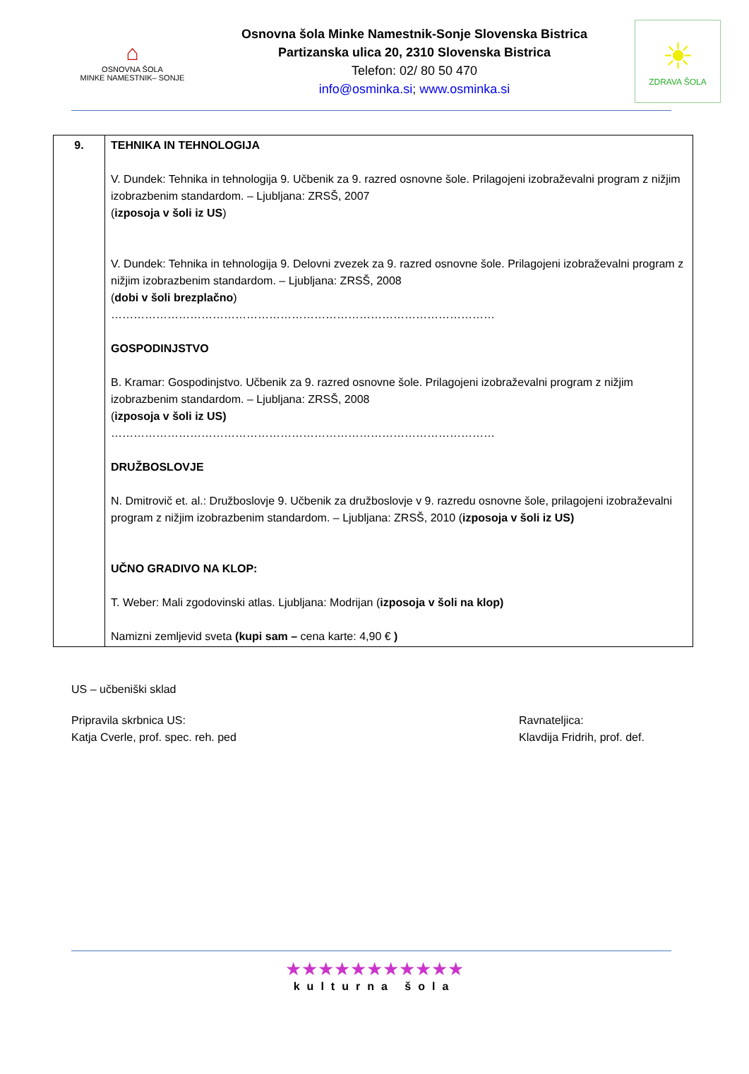⌂
OSNOVNA ŠOLA
MINKE NAMESTNIK– SONJE
Osnovna šola Minke Namestnik-Sonje Slovenska Bistrica
Partizanska ulica 20, 2310 Slovenska Bistrica
Telefon: 02/ 80 50 470
info@osminka.si; www.osminka.si
☀
ZDRAVA ŠOLA
| 9. | TEHNIKA IN TEHNOLOGIJA V. Dundek: Tehnika in tehnologija 9. Učbenik za 9. razred osnovne šole. Prilagojeni izobraževalni program z nižjim izobrazbenim standardom. – Ljubljana: ZRSŠ, 2007 ( izposoja v šoli iz US ) V. Dundek: Tehnika in tehnologija 9. Delovni zvezek za 9. razred osnovne šole. Prilagojeni izobraževalni program z nižjim izobrazbenim standardom. – Ljubljana: ZRSŠ, 2008 ( dobi v šoli brezplačno ) ………………………………………………………………………………………… GOSPODINJSTVO B. Kramar: Gospodinjstvo. Učbenik za 9. razred osnovne šole. Prilagojeni izobraževalni program z nižjim izobrazbenim standardom. – Ljubljana: ZRSŠ, 2008 ( izposoja v šoli iz US) ………………………………………………………………………………………… DRUŽBOSLOVJE N. Dmitrovič et. al.: Družboslovje 9. Učbenik za družboslovje v 9. razredu osnovne šole, prilagojeni izobraževalni program z nižjim izobrazbenim standardom. – Ljubljana: ZRSŠ, 2010 ( izposoja v šoli iz US) UČNO GRADIVO NA KLOP: T. Weber: Mali zgodovinski atlas. Ljubljana: Modrijan ( izposoja v šoli na klop) Namizni zemljevid sveta (kupi sam – cena karte: 4,90 € ) |
US – učbeniški sklad
Pripravila skrbnica US:
Katja Cverle, prof. spec. reh. ped
Ravnateljica:
Klavdija Fridrih, prof. def.
★★★★★★★★★★★
kulturna šola